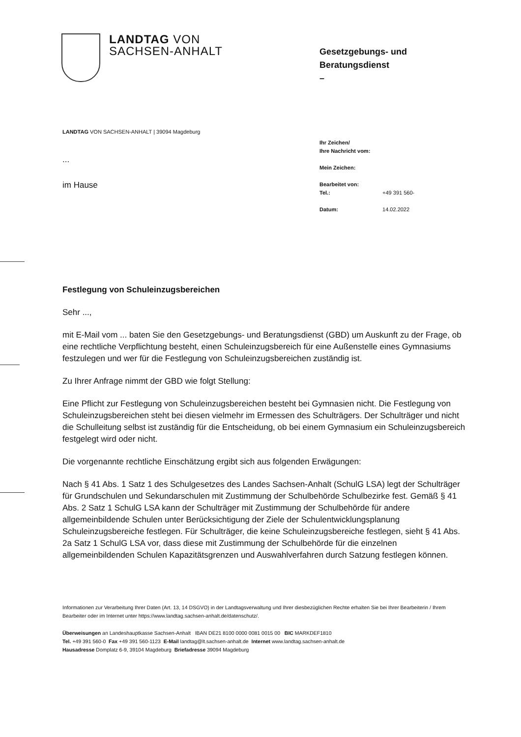LANDTAG VON
SACHSEN-ANHALT
Gesetzgebungs- und
Beratungsdienst
–
LANDTAG VON SACHSEN-ANHALT | 39094 Magdeburg
...
im Hause
Ihr Zeichen/
Ihre Nachricht vom:
Mein Zeichen:
Bearbeitet von:
Tel.: +49 391 560-
Datum: 14.02.2022
Festlegung von Schuleinzugsbereichen
Sehr ...,
mit E-Mail vom ... baten Sie den Gesetzgebungs- und Beratungsdienst (GBD) um Auskunft zu der Frage, ob eine rechtliche Verpflichtung besteht, einen Schuleinzugsbereich für eine Außenstelle eines Gymnasiums festzulegen und wer für die Festlegung von Schuleinzugsbereichen zuständig ist.
Zu Ihrer Anfrage nimmt der GBD wie folgt Stellung:
Eine Pflicht zur Festlegung von Schuleinzugsbereichen besteht bei Gymnasien nicht. Die Festlegung von Schuleinzugsbereichen steht bei diesen vielmehr im Ermessen des Schulträgers. Der Schulträger und nicht die Schulleitung selbst ist zuständig für die Entscheidung, ob bei einem Gymnasium ein Schuleinzugsbereich festgelegt wird oder nicht.
Die vorgenannte rechtliche Einschätzung ergibt sich aus folgenden Erwägungen:
Nach § 41 Abs. 1 Satz 1 des Schulgesetzes des Landes Sachsen-Anhalt (SchulG LSA) legt der Schulträger für Grundschulen und Sekundarschulen mit Zustimmung der Schulbehörde Schulbezirke fest. Gemäß § 41 Abs. 2 Satz 1 SchulG LSA kann der Schulträger mit Zustimmung der Schulbehörde für andere allgemeinbildende Schulen unter Berücksichtigung der Ziele der Schulentwicklungsplanung Schuleinzugsbereiche festlegen. Für Schulträger, die keine Schuleinzugsbereiche festlegen, sieht § 41 Abs. 2a Satz 1 SchulG LSA vor, dass diese mit Zustimmung der Schulbehörde für die einzelnen allgemeinbildenden Schulen Kapazitätsgrenzen und Auswahlverfahren durch Satzung festlegen können.
Informationen zur Verarbeitung Ihrer Daten (Art. 13, 14 DSGVO) in der Landtagsverwaltung und Ihrer diesbezüglichen Rechte erhalten Sie bei Ihrer Bearbeiterin / Ihrem Bearbeiter oder im Internet unter https://www.landtag.sachsen-anhalt.de/datenschutz/.
Überweisungen an Landeshauptkasse Sachsen-Anhalt IBAN DE21 8100 0000 0081 0015 00 BIC MARKDEF1810
Tel. +49 391 560-0 Fax +49 391 560-1123 E-Mail landtag@lt.sachsen-anhalt.de Internet www.landtag.sachsen-anhalt.de
Hausadresse Domplatz 6-9, 39104 Magdeburg Briefadresse 39094 Magdeburg